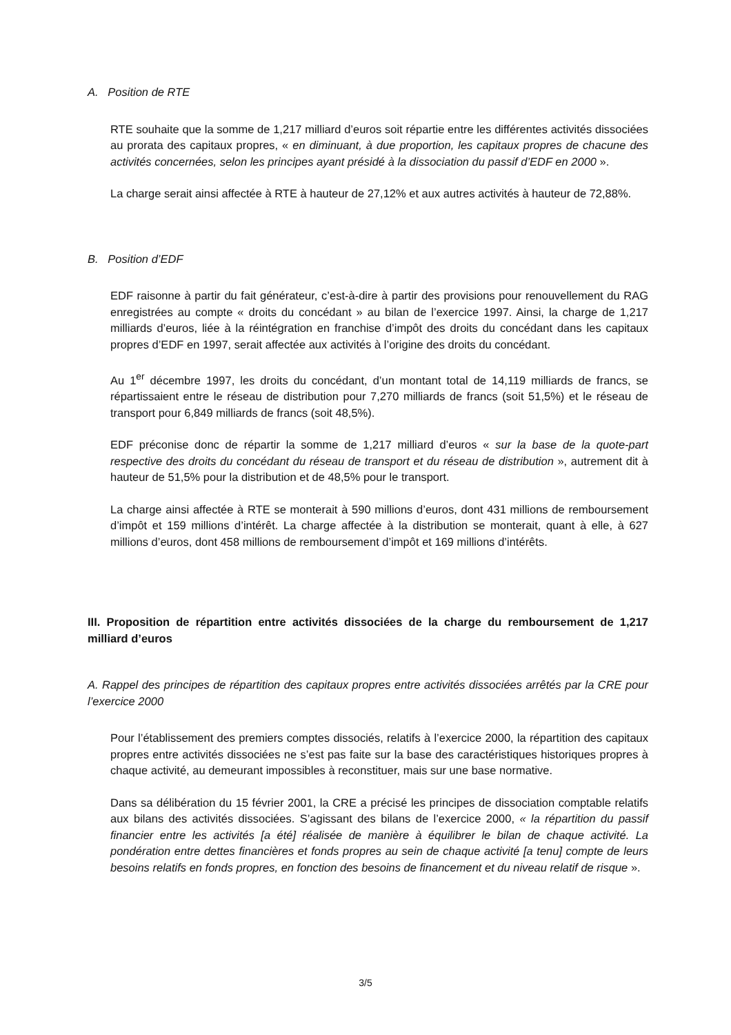A. Position de RTE
RTE souhaite que la somme de 1,217 milliard d’euros soit répartie entre les différentes activités dissociées au prorata des capitaux propres, « en diminuant, à due proportion, les capitaux propres de chacune des activités concernées, selon les principes ayant présidé à la dissociation du passif d’EDF en 2000 ».
La charge serait ainsi affectée à RTE à hauteur de 27,12% et aux autres activités à hauteur de 72,88%.
B. Position d’EDF
EDF raisonne à partir du fait générateur, c’est-à-dire à partir des provisions pour renouvellement du RAG enregistrées au compte « droits du concédant » au bilan de l’exercice 1997. Ainsi, la charge de 1,217 milliards d’euros, liée à la réintégration en franchise d’impôt des droits du concédant dans les capitaux propres d’EDF en 1997, serait affectée aux activités à l’origine des droits du concédant.
Au 1<sup>er</sup> décembre 1997, les droits du concédant, d’un montant total de 14,119 milliards de francs, se répartissaient entre le réseau de distribution pour 7,270 milliards de francs (soit 51,5%) et le réseau de transport pour 6,849 milliards de francs (soit 48,5%).
EDF préconise donc de répartir la somme de 1,217 milliard d’euros « sur la base de la quote-part respective des droits du concédant du réseau de transport et du réseau de distribution », autrement dit à hauteur de 51,5% pour la distribution et de 48,5% pour le transport.
La charge ainsi affectée à RTE se monterait à 590 millions d’euros, dont 431 millions de remboursement d’impôt et 159 millions d’intérêt. La charge affectée à la distribution se monterait, quant à elle, à 627 millions d’euros, dont 458 millions de remboursement d’impôt et 169 millions d’intérêts.
III. Proposition de répartition entre activités dissociées de la charge du remboursement de 1,217 milliard d’euros
A. Rappel des principes de répartition des capitaux propres entre activités dissociées arrêtés par la CRE pour l’exercice 2000
Pour l’établissement des premiers comptes dissociés, relatifs à l’exercice 2000, la répartition des capitaux propres entre activités dissociées ne s’est pas faite sur la base des caractéristiques historiques propres à chaque activité, au demeurant impossibles à reconstituer, mais sur une base normative.
Dans sa délibération du 15 février 2001, la CRE a précisé les principes de dissociation comptable relatifs aux bilans des activités dissociées. S’agissant des bilans de l’exercice 2000, « la répartition du passif financier entre les activités [a été] réalisée de manière à équilibrer le bilan de chaque activité. La pondération entre dettes financières et fonds propres au sein de chaque activité [a tenu] compte de leurs besoins relatifs en fonds propres, en fonction des besoins de financement et du niveau relatif de risque ».
3/5